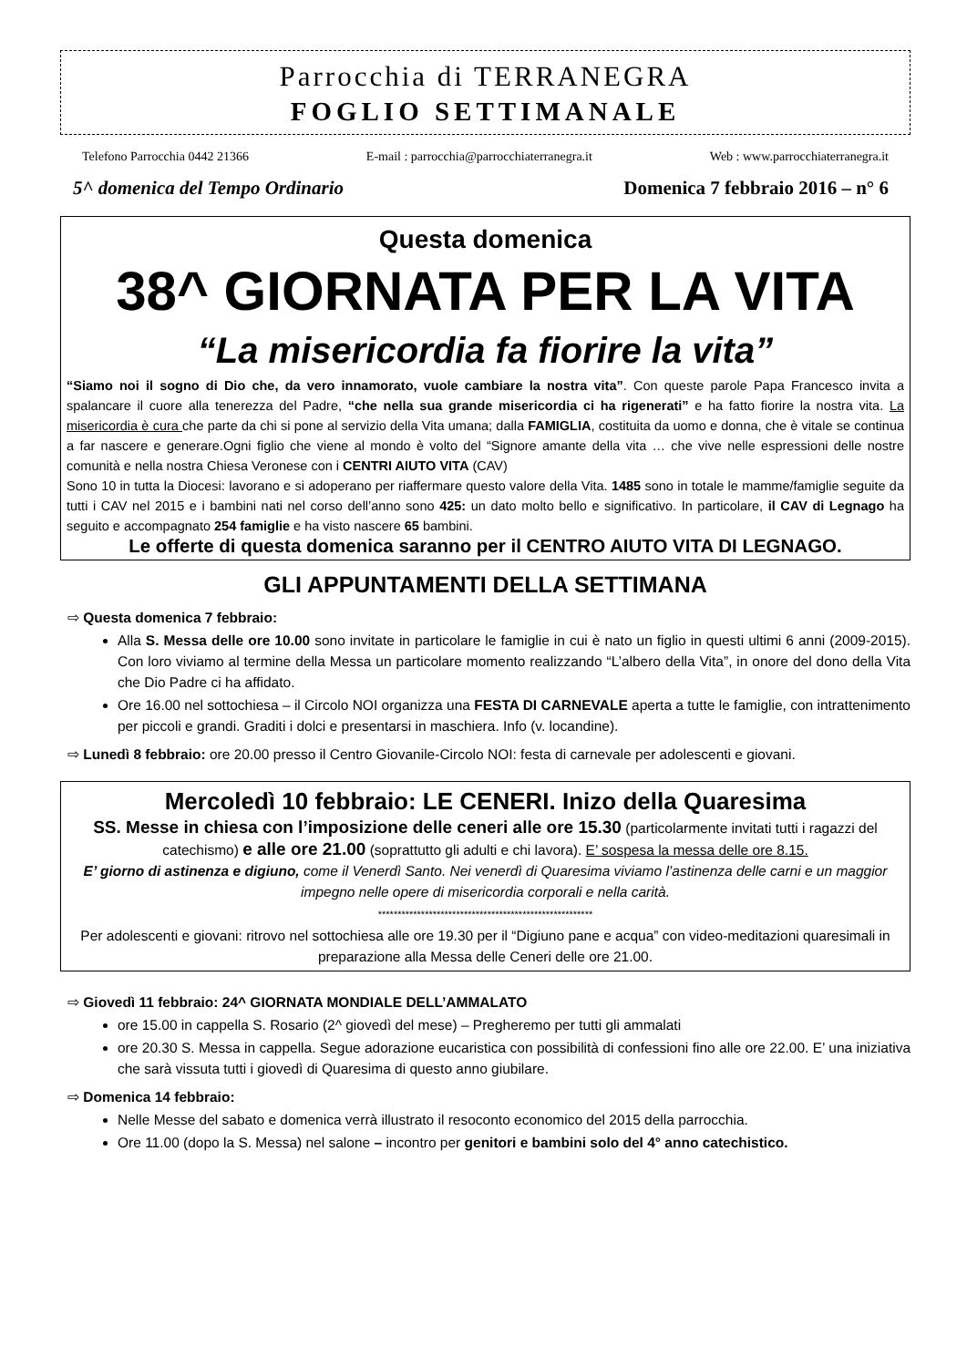Parrocchia di TERRANEGRA
FOGLIO SETTIMANALE
Telefono Parrocchia 0442 21366 E-mail : parrocchia@parrocchiaterranegra.it Web : www.parrocchiaterranegra.it
5^ domenica del Tempo Ordinario Domenica 7 febbraio 2016 – n° 6
Questa domenica
38^ GIORNATA PER LA VITA
“La misericordia fa fiorire la vita”
“Siamo noi il sogno di Dio che, da vero innamorato, vuole cambiare la nostra vita”. Con queste parole Papa Francesco invita a spalancare il cuore alla tenerezza del Padre, “che nella sua grande misericordia ci ha rigenerati” e ha fatto fiorire la nostra vita. La misericordia è cura che parte da chi si pone al servizio della Vita umana; dalla FAMIGLIA, costituita da uomo e donna, che è vitale se continua a far nascere e generare.Ogni figlio che viene al mondo è volto del “Signore amante della vita … che vive nelle espressioni delle nostre comunità e nella nostra Chiesa Veronese con i CENTRI AIUTO VITA (CAV)
Sono 10 in tutta la Diocesi: lavorano e si adoperano per riaffermare questo valore della Vita. 1485 sono in totale le mamme/famiglie seguite da tutti i CAV nel 2015 e i bambini nati nel corso dell’anno sono 425: un dato molto bello e significativo. In particolare, il CAV di Legnago ha seguito e accompagnato 254 famiglie e ha visto nascere 65 bambini.
Le offerte di questa domenica saranno per il CENTRO AIUTO VITA DI LEGNAGO.
GLI APPUNTAMENTI DELLA SETTIMANA
⇨ Questa domenica 7 febbraio:
Alla S. Messa delle ore 10.00 sono invitate in particolare le famiglie in cui è nato un figlio in questi ultimi 6 anni (2009-2015). Con loro viviamo al termine della Messa un particolare momento realizzando “L’albero della Vita”, in onore del dono della Vita che Dio Padre ci ha affidato.
Ore 16.00 nel sottochiesa – il Circolo NOI organizza una FESTA DI CARNEVALE aperta a tutte le famiglie, con intrattenimento per piccoli e grandi. Graditi i dolci e presentarsi in maschiera. Info (v. locandine).
⇨ Lunedì 8 febbraio: ore 20.00 presso il Centro Giovanile-Circolo NOI: festa di carnevale per adolescenti e giovani.
Mercoledì 10 febbraio: LE CENERI. Inizo della Quaresima
SS. Messe in chiesa con l’imposizione delle ceneri alle ore 15.30 (particolarmente invitati tutti i ragazzi del catechismo) e alle ore 21.00 (soprattutto gli adulti e chi lavora). E’ sospesa la messa delle ore 8.15.
E’ giorno di astinenza e digiuno, come il Venerdì Santo. Nei venerdì di Quaresima viviamo l’astinenza delle carni e un maggior impegno nelle opere di misericordia corporali e nella carità.
*******************************************************
Per adolescenti e giovani: ritrovo nel sottochiesa alle ore 19.30 per il “Digiuno pane e acqua” con video-meditazioni quaresimali in preparazione alla Messa delle Ceneri delle ore 21.00.
⇨ Giovedì 11 febbraio: 24^ GIORNATA MONDIALE DELL’AMMALATO
ore 15.00 in cappella S. Rosario (2^ giovedì del mese) – Pregheremo per tutti gli ammalati
ore 20.30 S. Messa in cappella. Segue adorazione eucaristica con possibilità di confessioni fino alle ore 22.00. E’ una iniziativa che sarà vissuta tutti i giovedì di Quaresima di questo anno giubilare.
⇨ Domenica 14 febbraio:
Nelle Messe del sabato e domenica verrà illustrato il resoconto economico del 2015 della parrocchia.
Ore 11.00 (dopo la S. Messa) nel salone – incontro per genitori e bambini solo del 4° anno catechistico.